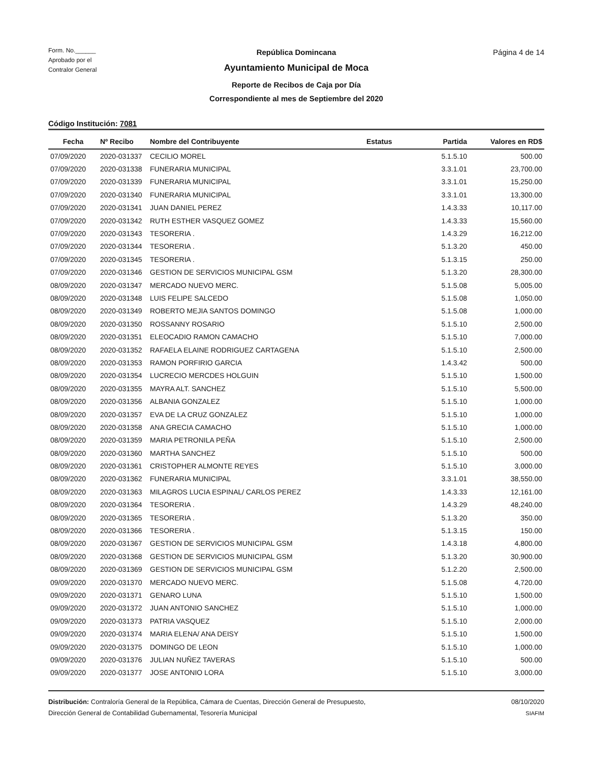Form. No.______
Aprobado por el
Contralor General
República Domincana
Ayuntamiento Municipal de Moca
Reporte de Recibos de Caja por Día
Correspondiente al mes de Septiembre del 2020
Página 4 de 14
Código Institución: 7081
| Fecha | Nº Recibo | Nombre del Contribuyente | Estatus | Partida | Valores en RD$ |
| --- | --- | --- | --- | --- | --- |
| 07/09/2020 | 2020-031337 | CECILIO MOREL | | 5.1.5.10 | 500.00 |
| 07/09/2020 | 2020-031338 | FUNERARIA MUNICIPAL | | 3.3.1.01 | 23,700.00 |
| 07/09/2020 | 2020-031339 | FUNERARIA MUNICIPAL | | 3.3.1.01 | 15,250.00 |
| 07/09/2020 | 2020-031340 | FUNERARIA MUNICIPAL | | 3.3.1.01 | 13,300.00 |
| 07/09/2020 | 2020-031341 | JUAN DANIEL PEREZ | | 1.4.3.33 | 10,117.00 |
| 07/09/2020 | 2020-031342 | RUTH ESTHER VASQUEZ GOMEZ | | 1.4.3.33 | 15,560.00 |
| 07/09/2020 | 2020-031343 | TESORERIA . | | 1.4.3.29 | 16,212.00 |
| 07/09/2020 | 2020-031344 | TESORERIA . | | 5.1.3.20 | 450.00 |
| 07/09/2020 | 2020-031345 | TESORERIA . | | 5.1.3.15 | 250.00 |
| 07/09/2020 | 2020-031346 | GESTION DE SERVICIOS MUNICIPAL GSM | | 5.1.3.20 | 28,300.00 |
| 08/09/2020 | 2020-031347 | MERCADO NUEVO MERC. | | 5.1.5.08 | 5,005.00 |
| 08/09/2020 | 2020-031348 | LUIS FELIPE SALCEDO | | 5.1.5.08 | 1,050.00 |
| 08/09/2020 | 2020-031349 | ROBERTO MEJIA SANTOS DOMINGO | | 5.1.5.08 | 1,000.00 |
| 08/09/2020 | 2020-031350 | ROSSANNY ROSARIO | | 5.1.5.10 | 2,500.00 |
| 08/09/2020 | 2020-031351 | ELEOCADIO RAMON CAMACHO | | 5.1.5.10 | 7,000.00 |
| 08/09/2020 | 2020-031352 | RAFAELA ELAINE RODRIGUEZ CARTAGENA | | 5.1.5.10 | 2,500.00 |
| 08/09/2020 | 2020-031353 | RAMON PORFIRIO GARCIA | | 1.4.3.42 | 500.00 |
| 08/09/2020 | 2020-031354 | LUCRECIO MERCDES HOLGUIN | | 5.1.5.10 | 1,500.00 |
| 08/09/2020 | 2020-031355 | MAYRA ALT. SANCHEZ | | 5.1.5.10 | 5,500.00 |
| 08/09/2020 | 2020-031356 | ALBANIA GONZALEZ | | 5.1.5.10 | 1,000.00 |
| 08/09/2020 | 2020-031357 | EVA DE LA CRUZ GONZALEZ | | 5.1.5.10 | 1,000.00 |
| 08/09/2020 | 2020-031358 | ANA GRECIA CAMACHO | | 5.1.5.10 | 1,000.00 |
| 08/09/2020 | 2020-031359 | MARIA PETRONILA PEÑA | | 5.1.5.10 | 2,500.00 |
| 08/09/2020 | 2020-031360 | MARTHA SANCHEZ | | 5.1.5.10 | 500.00 |
| 08/09/2020 | 2020-031361 | CRISTOPHER ALMONTE REYES | | 5.1.5.10 | 3,000.00 |
| 08/09/2020 | 2020-031362 | FUNERARIA MUNICIPAL | | 3.3.1.01 | 38,550.00 |
| 08/09/2020 | 2020-031363 | MILAGROS LUCIA ESPINAL/ CARLOS PEREZ | | 1.4.3.33 | 12,161.00 |
| 08/09/2020 | 2020-031364 | TESORERIA . | | 1.4.3.29 | 48,240.00 |
| 08/09/2020 | 2020-031365 | TESORERIA . | | 5.1.3.20 | 350.00 |
| 08/09/2020 | 2020-031366 | TESORERIA . | | 5.1.3.15 | 150.00 |
| 08/09/2020 | 2020-031367 | GESTION DE SERVICIOS MUNICIPAL GSM | | 1.4.3.18 | 4,800.00 |
| 08/09/2020 | 2020-031368 | GESTION DE SERVICIOS MUNICIPAL GSM | | 5.1.3.20 | 30,900.00 |
| 08/09/2020 | 2020-031369 | GESTION DE SERVICIOS MUNICIPAL GSM | | 5.1.2.20 | 2,500.00 |
| 09/09/2020 | 2020-031370 | MERCADO NUEVO MERC. | | 5.1.5.08 | 4,720.00 |
| 09/09/2020 | 2020-031371 | GENARO LUNA | | 5.1.5.10 | 1,500.00 |
| 09/09/2020 | 2020-031372 | JUAN ANTONIO SANCHEZ | | 5.1.5.10 | 1,000.00 |
| 09/09/2020 | 2020-031373 | PATRIA VASQUEZ | | 5.1.5.10 | 2,000.00 |
| 09/09/2020 | 2020-031374 | MARIA ELENA/ ANA DEISY | | 5.1.5.10 | 1,500.00 |
| 09/09/2020 | 2020-031375 | DOMINGO DE LEON | | 5.1.5.10 | 1,000.00 |
| 09/09/2020 | 2020-031376 | JULIAN NUÑEZ TAVERAS | | 5.1.5.10 | 500.00 |
| 09/09/2020 | 2020-031377 | JOSE ANTONIO LORA | | 5.1.5.10 | 3,000.00 |
Distribución: Contraloría General de la República, Cámara de Cuentas, Dirección General de Presupuesto,
Dirección General de Contabilidad Gubernamental, Tesorería Municipal
08/10/2020
SIAFIM